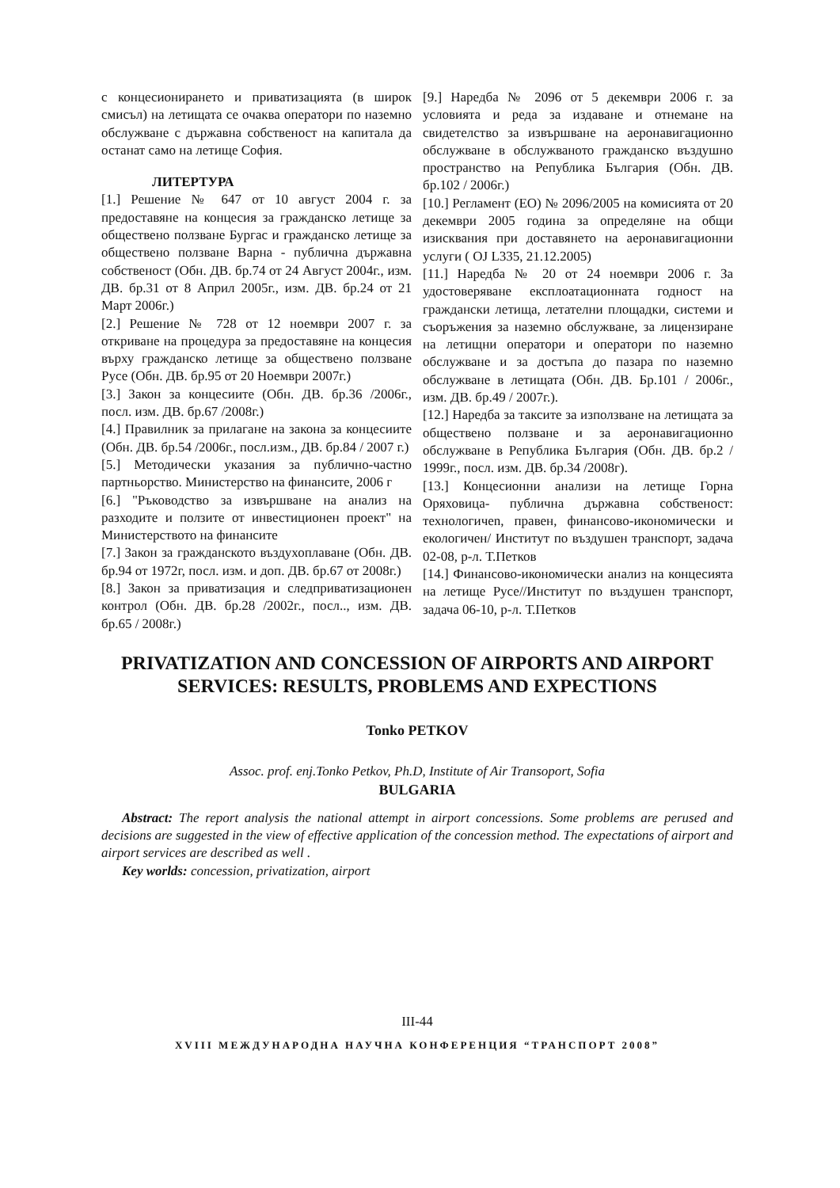с концесионирането и приватизацията (в широк смисъл) на летищата се очаква оператори по наземно обслужване с държавна собственост на капитала да останат само на летище София.
ЛИТЕРТУРА
[1.] Решение № 647 от 10 август 2004 г. за предоставяне на концесия за гражданско летище за обществено ползване Бургас и гражданско летище за обществено ползване Варна - публична държавна собственост (Обн. ДВ. бр.74 от 24 Август 2004г., изм. ДВ. бр.31 от 8 Април 2005г., изм. ДВ. бр.24 от 21 Март 2006г.)
[2.] Решение № 728 от 12 ноември 2007 г. за откриване на процедура за предоставяне на концесия върху гражданско летище за обществено ползване Русе (Обн. ДВ. бр.95 от 20 Ноември 2007г.)
[3.] Закон за концесиите (Обн. ДВ. бр.36 /2006г., посл. изм. ДВ. бр.67 /2008г.)
[4.] Правилник за прилагане на закона за концесиите (Обн. ДВ. бр.54 /2006г., посл.изм., ДВ. бр.84 / 2007 г.)
[5.] Методически указания за публично-частно партньорство. Министерство на финансите, 2006 г
[6.] "Ръководство за извършване на анализ на разходите и ползите от инвестиционен проект" на Министерството на финансите
[7.] Закон за гражданското въздухоплаване (Обн. ДВ. бр.94 от 1972г, посл. изм. и доп. ДВ. бр.67 от 2008г.)
[8.] Закон за приватизация и следприватизационен контрол (Обн. ДВ. бр.28 /2002г., посл.., изм. ДВ. бр.65 / 2008г.)
[9.] Наредба № 2096 от 5 декември 2006 г. за условията и реда за издаване и отнемане на свидетелство за извършване на аеронавигационно обслужване в обслужваното гражданско въздушно пространство на Република България (Обн. ДВ. бр.102 / 2006г.)
[10.] Регламент (ЕО) № 2096/2005 на комисията от 20 декември 2005 година за определяне на общи изисквания при доставянето на аеронавигационни услуги ( OJ L335, 21.12.2005)
[11.] Наредба № 20 от 24 ноември 2006 г. За удостоверяване експлоатационната годност на граждански летища, летателни площадки, системи и съоръжения за наземно обслужване, за лицензиране на летищни оператори и оператори по наземно обслужване и за достъпа до пазара по наземно обслужване в летищата (Обн. ДВ. Бр.101 / 2006г., изм. ДВ. бр.49 / 2007г.).
[12.] Наредба за таксите за използване на летищата за обществено ползване и за аеронавигационно обслужване в Република България (Обн. ДВ. бр.2 / 1999г., посл. изм. ДВ. бр.34 /2008г).
[13.] Концесионни анализи на летище Горна Оряховица- публична държавна собственост: технологичеn, правен, финансово-икономически и екологичен/ Институт по въздушен транспорт, задача 02-08, р-л. Т.Петков
[14.] Финансово-икономически анализ на концесията на летище Русе//Институт по въздушен транспорт, задача 06-10, р-л. Т.Петков
PRIVATIZATION AND CONCESSION OF AIRPORTS AND AIRPORT SERVICES: RESULTS, PROBLEMS AND EXPECTIONS
Tonko PETKOV
Assoc. prof. enj.Tonko Petkov, Ph.D, Institute of Air Transoport, Sofia
BULGARIA
Abstract: The report analysis the national attempt in airport concessions. Some problems are perused and decisions are suggested in the view of effective application of the concession method. The expectations of airport and airport services are described as well .
Key worlds: concession, privatization, airport
III-44
XVIII МЕЖДУНАРОДНА НАУЧНА КОНФЕРЕНЦИЯ “ТРАНСПОРТ 2008”